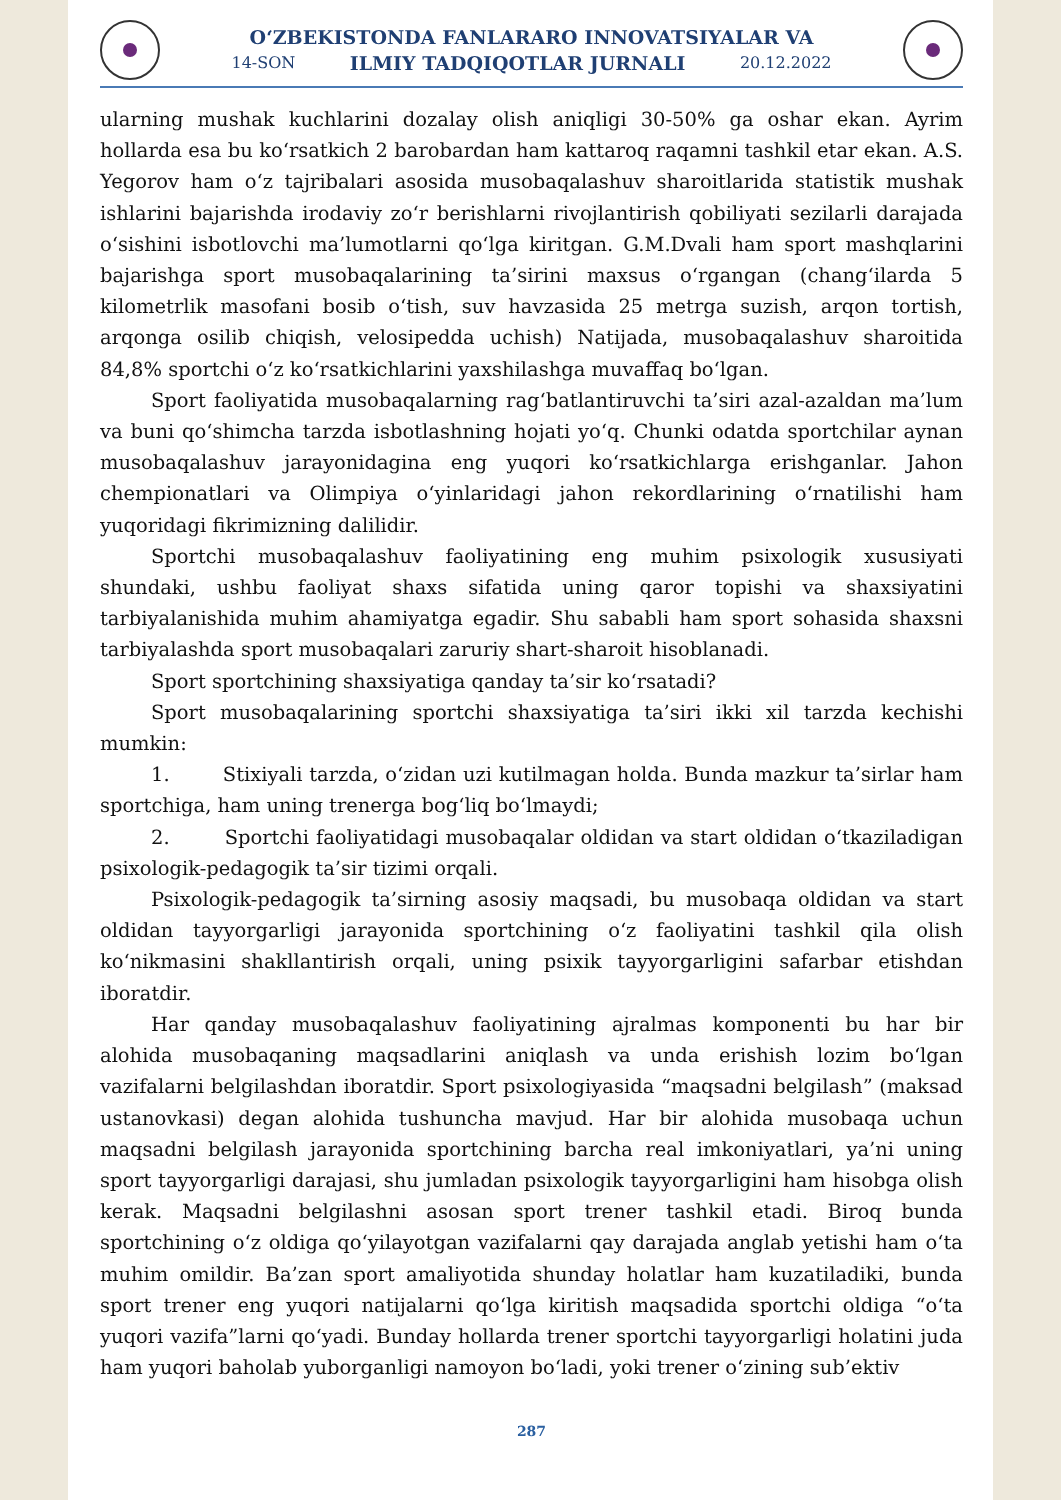O‘ZBEKISTONDA FANLARARO INNOVATSIYALAR VA
14-SON ILMIY TADQIQOTLAR JURNALI 20.12.2022
ularning mushak kuchlarini dozalay olish aniqligi 30-50% ga oshar ekan. Ayrim hollarda esa bu ko‘rsatkich 2 barobardan ham kattaroq raqamni tashkil etar ekan. A.S. Yegorov ham o‘z tajribalari asosida musobaqalashuv sharoitlarida statistik mushak ishlarini bajarishda irodaviy zo‘r berishlarni rivojlantirish qobiliyati sezilarli darajada o‘sishini isbotlovchi ma’lumotlarni qo‘lga kiritgan. G.M.Dvali ham sport mashqlarini bajarishga sport musobaqalarining ta’sirini maxsus o‘rgangan (chang‘ilarda 5 kilometrlik masofani bosib o‘tish, suv havzasida 25 metrga suzish, arqon tortish, arqonga osilib chiqish, velosipedda uchish) Natijada, musobaqalashuv sharoitida 84,8% sportchi o‘z ko‘rsatkichlarini yaxshilashga muvaffaq bo‘lgan.
Sport faoliyatida musobaqalarning rag‘batlantiruvchi ta’siri azal-azaldan ma’lum va buni qo‘shimcha tarzda isbotlashning hojati yo‘q. Chunki odatda sportchilar aynan musobaqalashuv jarayonidagina eng yuqori ko‘rsatkichlarga erishganlar. Jahon chempionatlari va Olimpiya o‘yinlaridagi jahon rekordlarining o‘rnatilishi ham yuqoridagi fikrimizning dalilidir.
Sportchi musobaqalashuv faoliyatining eng muhim psixologik xususiyati shundaki, ushbu faoliyat shaxs sifatida uning qaror topishi va shaxsiyatini tarbiyalanishida muhim ahamiyatga egadir. Shu sababli ham sport sohasida shaxsni tarbiyalashda sport musobaqalari zaruriy shart-sharoit hisoblanadi.
Sport sportchining shaxsiyatiga qanday ta’sir ko‘rsatadi?
Sport musobaqalarining sportchi shaxsiyatiga ta’siri ikki xil tarzda kechishi mumkin:
1. Stixiyali tarzda, o‘zidan uzi kutilmagan holda. Bunda mazkur ta’sirlar ham sportchiga, ham uning trenerga bog‘liq bo‘lmaydi;
2. Sportchi faoliyatidagi musobaqalar oldidan va start oldidan o‘tkaziladigan psixologik-pedagogik ta’sir tizimi orqali.
Psixologik-pedagogik ta’sirning asosiy maqsadi, bu musobaqa oldidan va start oldidan tayyorgarligi jarayonida sportchining o‘z faoliyatini tashkil qila olish ko‘nikmasini shakllantirish orqali, uning psixik tayyorgarligini safarbar etishdan iboratdir.
Har qanday musobaqalashuv faoliyatining ajralmas komponenti bu har bir alohida musobaqaning maqsadlarini aniqlash va unda erishish lozim bo‘lgan vazifalarni belgilashdan iboratdir. Sport psixologiyasida “maqsadni belgilash” (maksad ustanovkasi) degan alohida tushuncha mavjud. Har bir alohida musobaqa uchun maqsadni belgilash jarayonida sportchining barcha real imkoniyatlari, ya’ni uning sport tayyorgarligi darajasi, shu jumladan psixologik tayyorgarligini ham hisobga olish kerak. Maqsadni belgilashni asosan sport trener tashkil etadi. Biroq bunda sportchining o‘z oldiga qo‘yilayotgan vazifalarni qay darajada anglab yetishi ham o‘ta muhim omildir. Ba’zan sport amaliyotida shunday holatlar ham kuzatiladiki, bunda sport trener eng yuqori natijalarni qo‘lga kiritish maqsadida sportchi oldiga “o‘ta yuqori vazifa”larni qo‘yadi. Bunday hollarda trener sportchi tayyorgarligi holatini juda ham yuqori baholab yuborganligi namoyon bo‘ladi, yoki trener o‘zining sub’ektiv
287